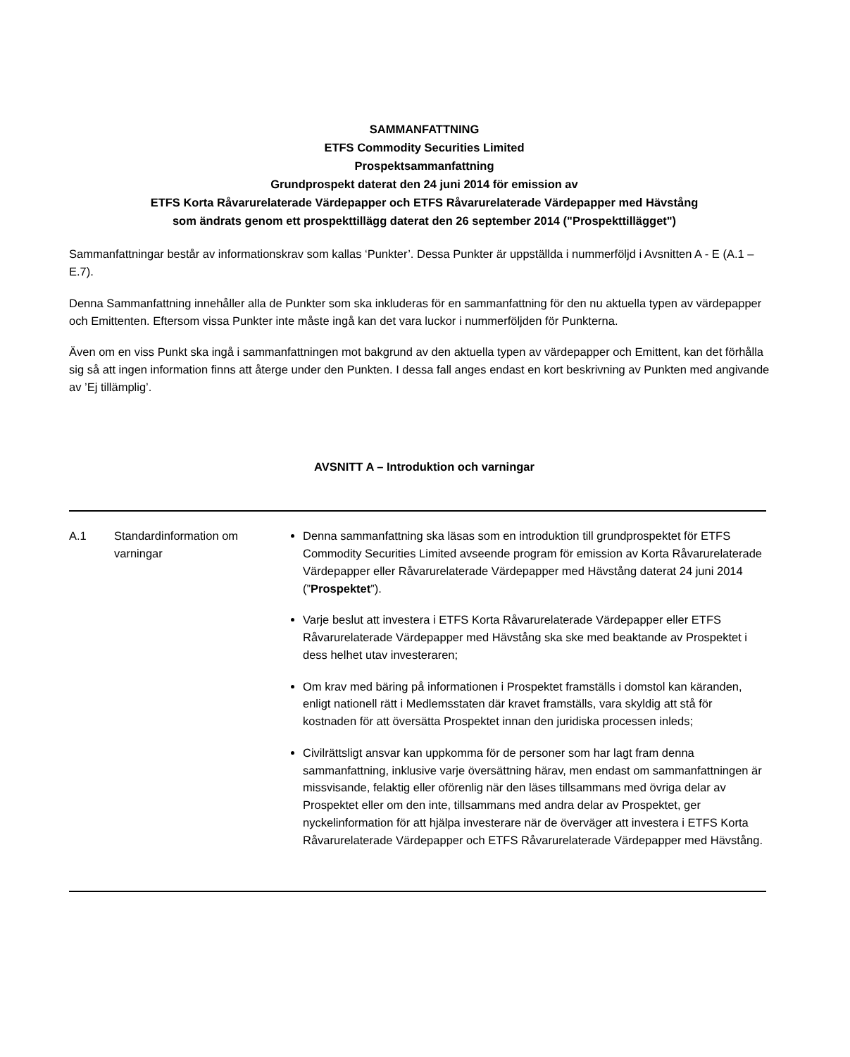SAMMANFATTNING
ETFS Commodity Securities Limited
Prospektsammanfattning
Grundprospekt daterat den 24 juni 2014 för emission av
ETFS Korta Råvarurelaterade Värdepapper och ETFS Råvarurelaterade Värdepapper med Hävstång
som ändrats genom ett prospekttillägg daterat den 26 september 2014 ("Prospekttillägget")
Sammanfattningar består av informationskrav som kallas ‘Punkter’. Dessa Punkter är uppställda i nummerföljd i Avsnitten A - E (A.1 – E.7).
Denna Sammanfattning innehåller alla de Punkter som ska inkluderas för en sammanfattning för den nu aktuella typen av värdepapper och Emittenten. Eftersom vissa Punkter inte måste ingå kan det vara luckor i nummerföljden för Punkterna.
Även om en viss Punkt ska ingå i sammanfattningen mot bakgrund av den aktuella typen av värdepapper och Emittent, kan det förhålla sig så att ingen information finns att återge under den Punkten. I dessa fall anges endast en kort beskrivning av Punkten med angivande av ’Ej tillämplig’.
AVSNITT A – Introduktion och varningar
| A.1 | Standardinformation om varningar | Denna sammanfattning ska läsas som en introduktion till grundprospektet för ETFS Commodity Securities Limited avseende program för emission av Korta Råvarurelaterade Värdepapper eller Råvarurelaterade Värdepapper med Hävstång daterat 24 juni 2014 (” Prospektet ”). Varje beslut att investera i ETFS Korta Råvarurelaterade Värdepapper eller ETFS Råvarurelaterade Värdepapper med Hävstång ska ske med beaktande av Prospektet i dess helhet utav investeraren; Om krav med bäring på informationen i Prospektet framställs i domstol kan käranden, enligt nationell rätt i Medlemsstaten där kravet framställs, vara skyldig att stå för kostnaden för att översätta Prospektet innan den juridiska processen inleds; Civilrättsligt ansvar kan uppkomma för de personer som har lagt fram denna sammanfattning, inklusive varje översättning härav, men endast om sammanfattningen är missvisande, felaktig eller oförenlig när den läses tillsammans med övriga delar av Prospektet eller om den inte, tillsammans med andra delar av Prospektet, ger nyckelinformation för att hjälpa investerare när de överväger att investera i ETFS Korta Råvarurelaterade Värdepapper och ETFS Råvarurelaterade Värdepapper med Hävstång. |